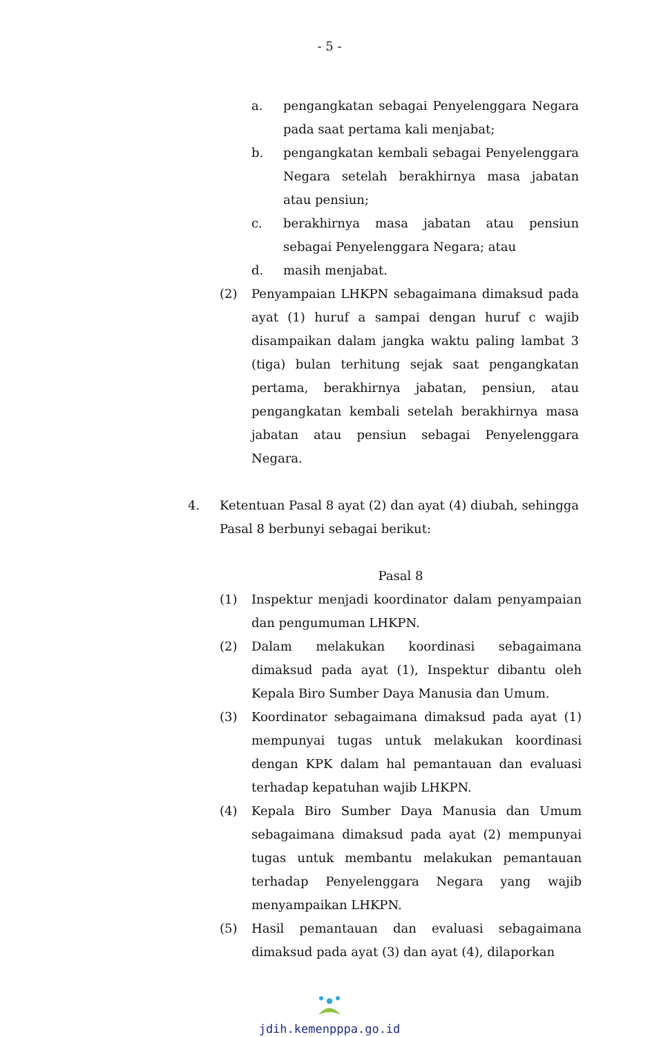- 5 -
a. pengangkatan sebagai Penyelenggara Negara pada saat pertama kali menjabat;
b. pengangkatan kembali sebagai Penyelenggara Negara setelah berakhirnya masa jabatan atau pensiun;
c. berakhirnya masa jabatan atau pensiun sebagai Penyelenggara Negara; atau
d. masih menjabat.
(2) Penyampaian LHKPN sebagaimana dimaksud pada ayat (1) huruf a sampai dengan huruf c wajib disampaikan dalam jangka waktu paling lambat 3 (tiga) bulan terhitung sejak saat pengangkatan pertama, berakhirnya jabatan, pensiun, atau pengangkatan kembali setelah berakhirnya masa jabatan atau pensiun sebagai Penyelenggara Negara.
4. Ketentuan Pasal 8 ayat (2) dan ayat (4) diubah, sehingga Pasal 8 berbunyi sebagai berikut:
Pasal 8
(1) Inspektur menjadi koordinator dalam penyampaian dan pengumuman LHKPN.
(2) Dalam melakukan koordinasi sebagaimana dimaksud pada ayat (1), Inspektur dibantu oleh Kepala Biro Sumber Daya Manusia dan Umum.
(3) Koordinator sebagaimana dimaksud pada ayat (1) mempunyai tugas untuk melakukan koordinasi dengan KPK dalam hal pemantauan dan evaluasi terhadap kepatuhan wajib LHKPN.
(4) Kepala Biro Sumber Daya Manusia dan Umum sebagaimana dimaksud pada ayat (2) mempunyai tugas untuk membantu melakukan pemantauan terhadap Penyelenggara Negara yang wajib menyampaikan LHKPN.
(5) Hasil pemantauan dan evaluasi sebagaimana dimaksud pada ayat (3) dan ayat (4), dilaporkan
jdih.kemenpppa.go.id